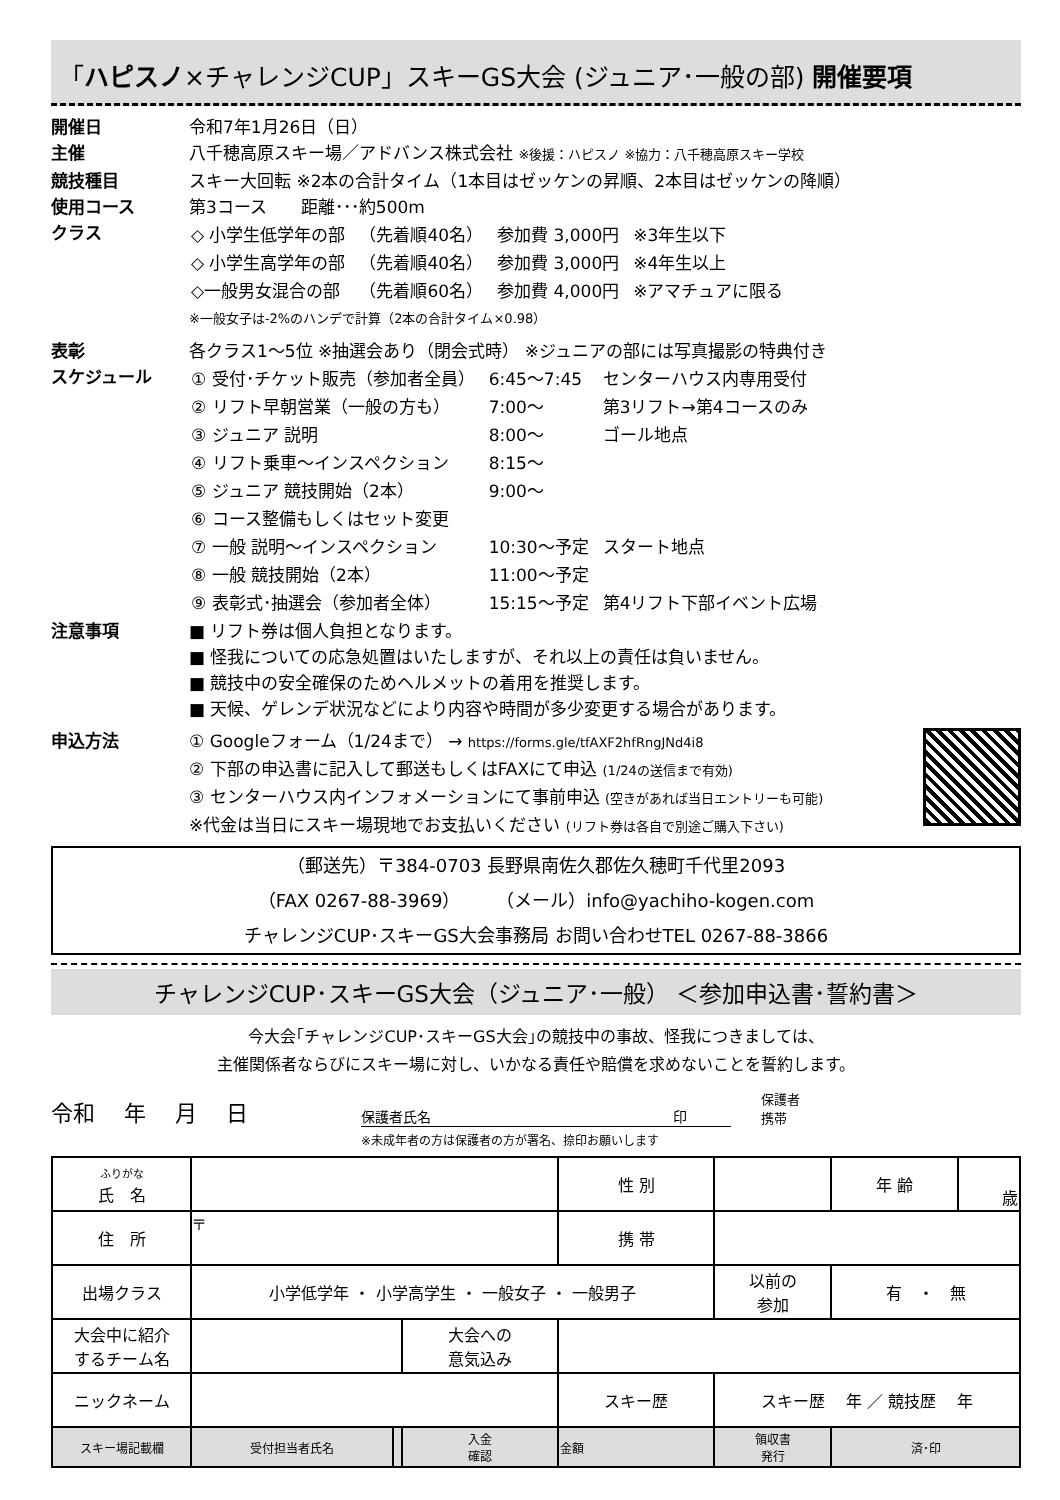「ハピスノ×チャレンジCUP」スキーGS大会 (ジュニア･一般の部) 開催要項
開催日 令和7年1月26日（日）
主催 八千穂高原スキー場／アドバンス株式会社 ※後援：ハピスノ ※協力：八千穂高原スキー学校
競技種目 スキー大回転 ※2本の合計タイム（1本目はゼッケンの昇順、2本目はゼッケンの降順）
使用コース 第3コース　　距離･･･約500m
クラス
| ◇ 小学生低学年の部 | （先着順40名） | 参加費 3,000円 | ※3年生以下 |
| ◇ 小学生高学年の部 | （先着順40名） | 参加費 3,000円 | ※4年生以上 |
| ◇一般男女混合の部 | （先着順60名） | 参加費 4,000円 | ※アマチュアに限る |
※一般女子は-2%のハンデで計算（2本の合計タイム×0.98）
表彰 各クラス1～5位 ※抽選会あり（閉会式時） ※ジュニアの部には写真撮影の特典付き
スケジュール
| ① 受付･チケット販売（参加者全員） | 6:45～7:45 | センターハウス内専用受付 |
| ② リフト早朝営業（一般の方も） | 7:00～ | 第3リフト→第4コースのみ |
| ③ ジュニア 説明 | 8:00～ | ゴール地点 |
| ④ リフト乗車～インスペクション | 8:15～ | |
| ⑤ ジュニア 競技開始（2本） | 9:00～ | |
| ⑥ コース整備もしくはセット変更 | | |
| ⑦ 一般 説明～インスペクション | 10:30～予定 | スタート地点 |
| ⑧ 一般 競技開始（2本） | 11:00～予定 | |
| ⑨ 表彰式･抽選会（参加者全体） | 15:15～予定 | 第4リフト下部イベント広場 |
注意事項 ■ リフト券は個人負担となります。
■ 怪我についての応急処置はいたしますが、それ以上の責任は負いません。
■ 競技中の安全確保のためヘルメットの着用を推奨します。
■ 天候、ゲレンデ状況などにより内容や時間が多少変更する場合があります。
申込方法 ① Googleフォーム（1/24まで） → https://forms.gle/tfAXF2hfRngJNd4i8
② 下部の申込書に記入して郵送もしくはFAXにて申込 (1/24の送信まで有効)
③ センターハウス内インフォメーションにて事前申込 (空きがあれば当日エントリーも可能)
※代金は当日にスキー場現地でお支払いください (リフト券は各自で別途ご購入下さい)
（郵送先）〒384-0703 長野県南佐久郡佐久穂町千代里2093
（FAX 0267-88-3969）　　（メール）info@yachiho-kogen.com
チャレンジCUP･スキーGS大会事務局 お問い合わせTEL 0267-88-3866
チャレンジCUP･スキーGS大会（ジュニア･一般） ＜参加申込書･誓約書＞
今大会｢チャレンジCUP･スキーGS大会｣の競技中の事故、怪我につきましては、
主催関係者ならびにスキー場に対し、いかなる責任や賠償を求めないことを誓約します。
令和　 年　 月　 日 保護者氏名　　　　　　　　　　　　　　　　　 印 保護者
携帯
※未成年者の方は保護者の方が署名、捺印お願いします
| ふりがな 氏 名 | | | | 性 別 | | | 年 齢 | 歳 |
| 住 所 | 〒 | | | 携 帯 | | | | |
| 出場クラス | 小学低学年 ・ 小学高学生 ・ 一般女子 ・ 一般男子 | | | | | 以前の 参加 | 有 ・ 無 | |
| 大会中に紹介 するチーム名 | | | 大会への 意気込み | | | | | |
| ニックネーム | | | | スキー歴 | スキー歴 年 ／ 競技歴 年 | | | |
| スキー場記載欄 | 受付担当者氏名 | | 入金 確認 | 金額 | | 領収書 発行 | 済･印 | |